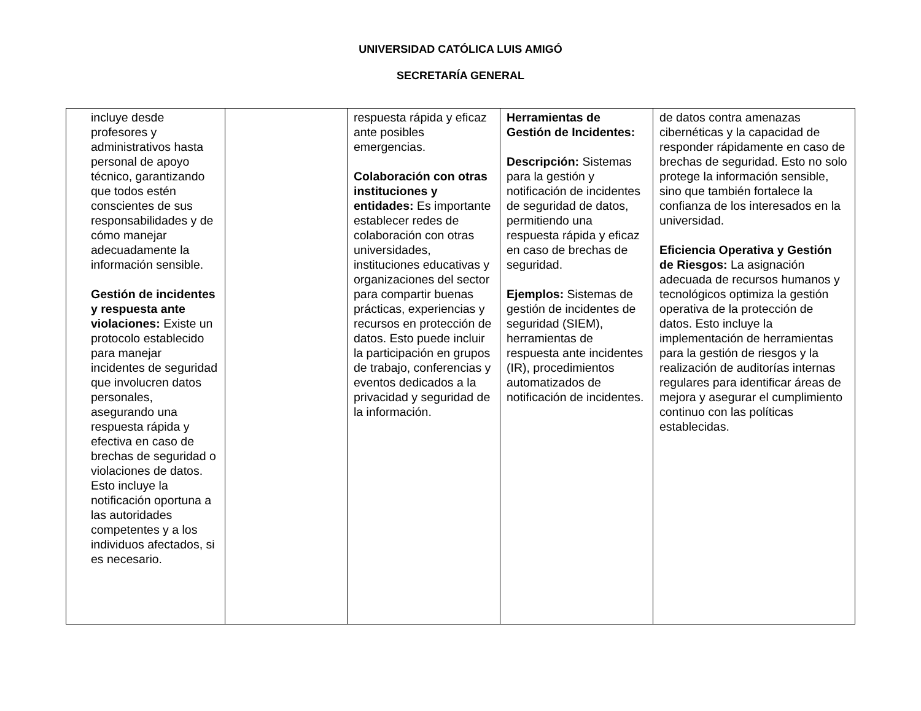UNIVERSIDAD CATÓLICA LUIS AMIGÓ
SECRETARÍA GENERAL
| incluye desde profesores y administrativos hasta personal de apoyo técnico, garantizando que todos estén conscientes de sus responsabilidades y de cómo manejar adecuadamente la información sensible. Gestión de incidentes y respuesta ante violaciones: Existe un protocolo establecido para manejar incidentes de seguridad que involucren datos personales, asegurando una respuesta rápida y efectiva en caso de brechas de seguridad o violaciones de datos. Esto incluye la notificación oportuna a las autoridades competentes y a los individuos afectados, si es necesario. | | respuesta rápida y eficaz ante posibles emergencias. Colaboración con otras instituciones y entidades: Es importante establecer redes de colaboración con otras universidades, instituciones educativas y organizaciones del sector para compartir buenas prácticas, experiencias y recursos en protección de datos. Esto puede incluir la participación en grupos de trabajo, conferencias y eventos dedicados a la privacidad y seguridad de la información. | Herramientas de Gestión de Incidentes: Descripción: Sistemas para la gestión y notificación de incidentes de seguridad de datos, permitiendo una respuesta rápida y eficaz en caso de brechas de seguridad. Ejemplos: Sistemas de gestión de incidentes de seguridad (SIEM), herramientas de respuesta ante incidentes (IR), procedimientos automatizados de notificación de incidentes. | de datos contra amenazas cibernéticas y la capacidad de responder rápidamente en caso de brechas de seguridad. Esto no solo protege la información sensible, sino que también fortalece la confianza de los interesados en la universidad. Eficiencia Operativa y Gestión de Riesgos: La asignación adecuada de recursos humanos y tecnológicos optimiza la gestión operativa de la protección de datos. Esto incluye la implementación de herramientas para la gestión de riesgos y la realización de auditorías internas regulares para identificar áreas de mejora y asegurar el cumplimiento continuo con las políticas establecidas. |